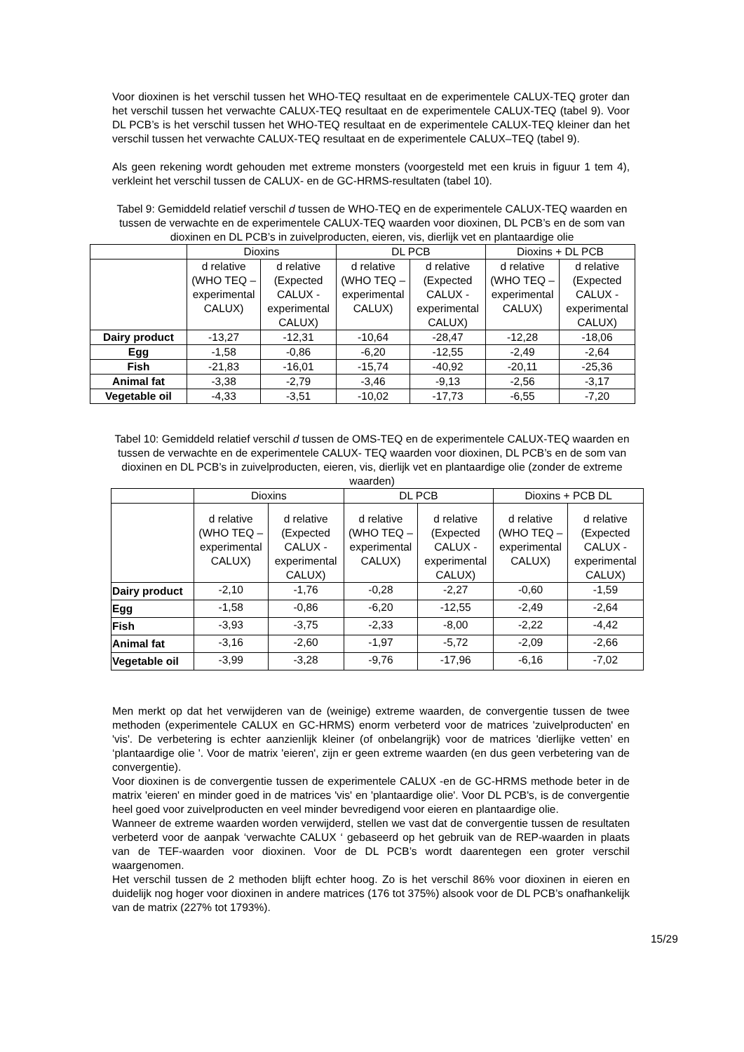Voor dioxinen is het verschil tussen het WHO-TEQ resultaat en de experimentele CALUX-TEQ groter dan het verschil tussen het verwachte CALUX-TEQ resultaat en de experimentele CALUX-TEQ (tabel 9). Voor DL PCB’s is het verschil tussen het WHO-TEQ resultaat en de experimentele CALUX-TEQ kleiner dan het verschil tussen het verwachte CALUX-TEQ resultaat en de experimentele CALUX–TEQ (tabel 9).
Als geen rekening wordt gehouden met extreme monsters (voorgesteld met een kruis in figuur 1 tem 4), verkleint het verschil tussen de CALUX- en de GC-HRMS-resultaten (tabel 10).
Tabel 9: Gemiddeld relatief verschil d tussen de WHO-TEQ en de experimentele CALUX-TEQ waarden en tussen de verwachte en de experimentele CALUX-TEQ waarden voor dioxinen, DL PCB’s en de som van dioxinen en DL PCB’s in zuivelproducten, eieren, vis, dierlijk vet en plantaardige olie
| | Dioxins | | DL PCB | | Dioxins + DL PCB | |
| --- | --- | --- | --- | --- | --- | --- |
| | d relative (WHO TEQ – experimental CALUX) | d relative (Expected CALUX - experimental CALUX) | d relative (WHO TEQ – experimental CALUX) | d relative (Expected CALUX - experimental CALUX) | d relative (WHO TEQ – experimental CALUX) | d relative (Expected CALUX - experimental CALUX) |
| Dairy product | -13,27 | -12,31 | -10,64 | -28,47 | -12,28 | -18,06 |
| Egg | -1,58 | -0,86 | -6,20 | -12,55 | -2,49 | -2,64 |
| Fish | -21,83 | -16,01 | -15,74 | -40,92 | -20,11 | -25,36 |
| Animal fat | -3,38 | -2,79 | -3,46 | -9,13 | -2,56 | -3,17 |
| Vegetable oil | -4,33 | -3,51 | -10,02 | -17,73 | -6,55 | -7,20 |
Tabel 10: Gemiddeld relatief verschil d tussen de OMS-TEQ en de experimentele CALUX-TEQ waarden en tussen de verwachte en de experimentele CALUX- TEQ waarden voor dioxinen, DL PCB’s en de som van dioxinen en DL PCB’s in zuivelproducten, eieren, vis, dierlijk vet en plantaardige olie (zonder de extreme waarden)
| | Dioxins | | DL PCB | | Dioxins + PCB DL | |
| --- | --- | --- | --- | --- | --- | --- |
| | d relative (WHO TEQ – experimental CALUX) | d relative (Expected CALUX - experimental CALUX) | d relative (WHO TEQ – experimental CALUX) | d relative (Expected CALUX - experimental CALUX) | d relative (WHO TEQ – experimental CALUX) | d relative (Expected CALUX - experimental CALUX) |
| Dairy product | -2,10 | -1,76 | -0,28 | -2,27 | -0,60 | -1,59 |
| Egg | -1,58 | -0,86 | -6,20 | -12,55 | -2,49 | -2,64 |
| Fish | -3,93 | -3,75 | -2,33 | -8,00 | -2,22 | -4,42 |
| Animal fat | -3,16 | -2,60 | -1,97 | -5,72 | -2,09 | -2,66 |
| Vegetable oil | -3,99 | -3,28 | -9,76 | -17,96 | -6,16 | -7,02 |
Men merkt op dat het verwijderen van de (weinige) extreme waarden, de convergentie tussen de twee methoden (experimentele CALUX en GC-HRMS) enorm verbeterd voor de matrices 'zuivelproducten' en 'vis'. De verbetering is echter aanzienlijk kleiner (of onbelangrijk) voor de matrices 'dierlijke vetten’ en ‘plantaardige olie '. Voor de matrix 'eieren', zijn er geen extreme waarden (en dus geen verbetering van de convergentie).
Voor dioxinen is de convergentie tussen de experimentele CALUX -en de GC-HRMS methode beter in de matrix 'eieren' en minder goed in de matrices 'vis' en 'plantaardige olie'. Voor DL PCB's, is de convergentie heel goed voor zuivelproducten en veel minder bevredigend voor eieren en plantaardige olie.
Wanneer de extreme waarden worden verwijderd, stellen we vast dat de convergentie tussen de resultaten verbeterd voor de aanpak ‘verwachte CALUX ‘ gebaseerd op het gebruik van de REP-waarden in plaats van de TEF-waarden voor dioxinen. Voor de DL PCB’s wordt daarentegen een groter verschil waargenomen.
Het verschil tussen de 2 methoden blijft echter hoog. Zo is het verschil 86% voor dioxinen in eieren en duidelijk nog hoger voor dioxinen in andere matrices (176 tot 375%) alsook voor de DL PCB’s onafhankelijk van de matrix (227% tot 1793%).
15/29